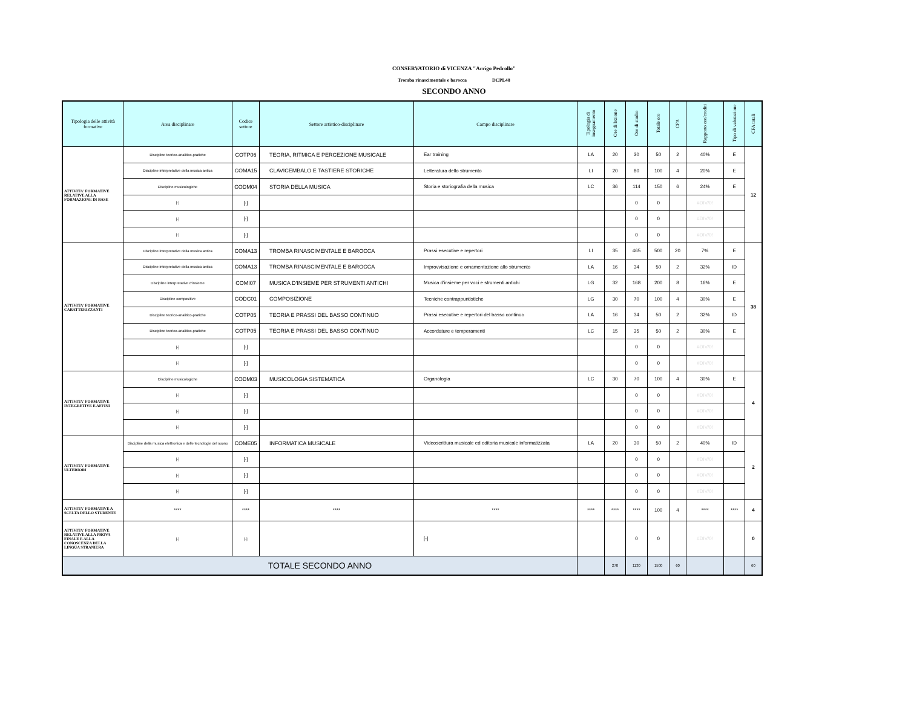CONSERVATORIO di VICENZA "Arrigo Pedrollo"
Tromba rinascimentale e barocca DCPL48
SECONDO ANNO
| Tipologia delle attività formative | Area disciplinare | Codice settore | Settore artistico-disciplinare | Campo disciplinare | Tipologia di insegnamento | Ore di lezione | Ore di studio | Totale ore | CFA | Rapporto ore/crediti | Tipo di valutazione | CFA totali |
| --- | --- | --- | --- | --- | --- | --- | --- | --- | --- | --- | --- | --- |
| ATTIVITA' FORMATIVE RELATIVE ALLA FORMAZIONE DI BASE | Discipline teorico-analitico-pratiche | COTP06 | TEORIA, RITMICA E PERCEZIONE MUSICALE | Ear training | LA | 20 | 30 | 50 | 2 | 40% | E | 12 |
| | Discipline interpretative della musica antica | COMA15 | CLAVICEMBALO E TASTIERE STORICHE | Letteratura dello strumento | LI | 20 | 80 | 100 | 4 | 20% | E | |
| | Discipline musicologiche | CODM04 | STORIA DELLA MUSICA | Storia e storiografia della musica | LC | 36 | 114 | 150 | 6 | 24% | E | |
| | [-] | [-] | | | | | 0 | 0 | | #DIV/0! | | |
| | [-] | [-] | | | | | 0 | 0 | | #DIV/0! | | |
| | [-] | [-] | | | | | 0 | 0 | | #DIV/0! | | |
| ATTIVITA' FORMATIVE CARATTERIZZANTI | Discipline interpretative della musica antica | COMA13 | TROMBA RINASCIMENTALE E BAROCCA | Prassi esecutive e repertori | LI | 35 | 465 | 500 | 20 | 7% | E | 38 |
| | Discipline interpretative della musica antica | COMA13 | TROMBA RINASCIMENTALE E BAROCCA | Improvvisazione e ornamentazione allo strumento | LA | 16 | 34 | 50 | 2 | 32% | ID | |
| | Discipline interpretative d'insieme | COMI07 | MUSICA D'INSIEME PER STRUMENTI ANTICHI | Musica d'insieme per voci e strumenti antichi | LG | 32 | 168 | 200 | 8 | 16% | E | |
| | Discipline compositive | CODC01 | COMPOSIZIONE | Tecniche contrappuntistiche | LG | 30 | 70 | 100 | 4 | 30% | E | |
| | Discipline teorico-analitico-pratiche | COTP05 | TEORIA E PRASSI DEL BASSO CONTINUO | Prassi esecutive e repertori del basso continuo | LA | 16 | 34 | 50 | 2 | 32% | ID | |
| | Discipline teorico-analitico-pratiche | COTP05 | TEORIA E PRASSI DEL BASSO CONTINUO | Accordature e temperamenti | LC | 15 | 35 | 50 | 2 | 30% | E | |
| | [-] | [-] | | | | | 0 | 0 | | #DIV/0! | | |
| | [-] | [-] | | | | | 0 | 0 | | #DIV/0! | | |
| ATTIVITA' FORMATIVE INTEGRETIVE E AFFINI | Discipline musicologiche | CODM03 | MUSICOLOGIA SISTEMATICA | Organologia | LC | 30 | 70 | 100 | 4 | 30% | E | 4 |
| | [-] | [-] | | | | | 0 | 0 | | #DIV/0! | | |
| | [-] | [-] | | | | | 0 | 0 | | #DIV/0! | | |
| | [-] | [-] | | | | | 0 | 0 | | #DIV/0! | | |
| ATTIVITA' FORMATIVE ULTERIORI | Discipline della musica elettronica e delle tecnologie del suono | COME05 | INFORMATICA MUSICALE | Videoscrittura musicale ed editoria musicale informatizzata | LA | 20 | 30 | 50 | 2 | 40% | ID | 2 |
| | [-] | [-] | | | | | 0 | 0 | | #DIV/0! | | |
| | [-] | [-] | | | | | 0 | 0 | | #DIV/0! | | |
| | [-] | [-] | | | | | 0 | 0 | | #DIV/0! | | |
| ATTIVITA' FORMATIVE A SCELTA DELLO STUDENTE | **** | **** | **** | **** | **** | **** | **** | 100 | 4 | **** | **** | 4 |
| ATTIVITA' FORMATIVE RELATIVE ALLA PROVA FINALE E ALLA CONOSCENZA DELLA LINGUA STRANIERA | [-] | [-] | | [-] | | | 0 | 0 | | #DIV/0! | | 0 |
| TOTALE SECONDO ANNO | | | | | | 270 | 1130 | 1500 | 60 | | | 60 |